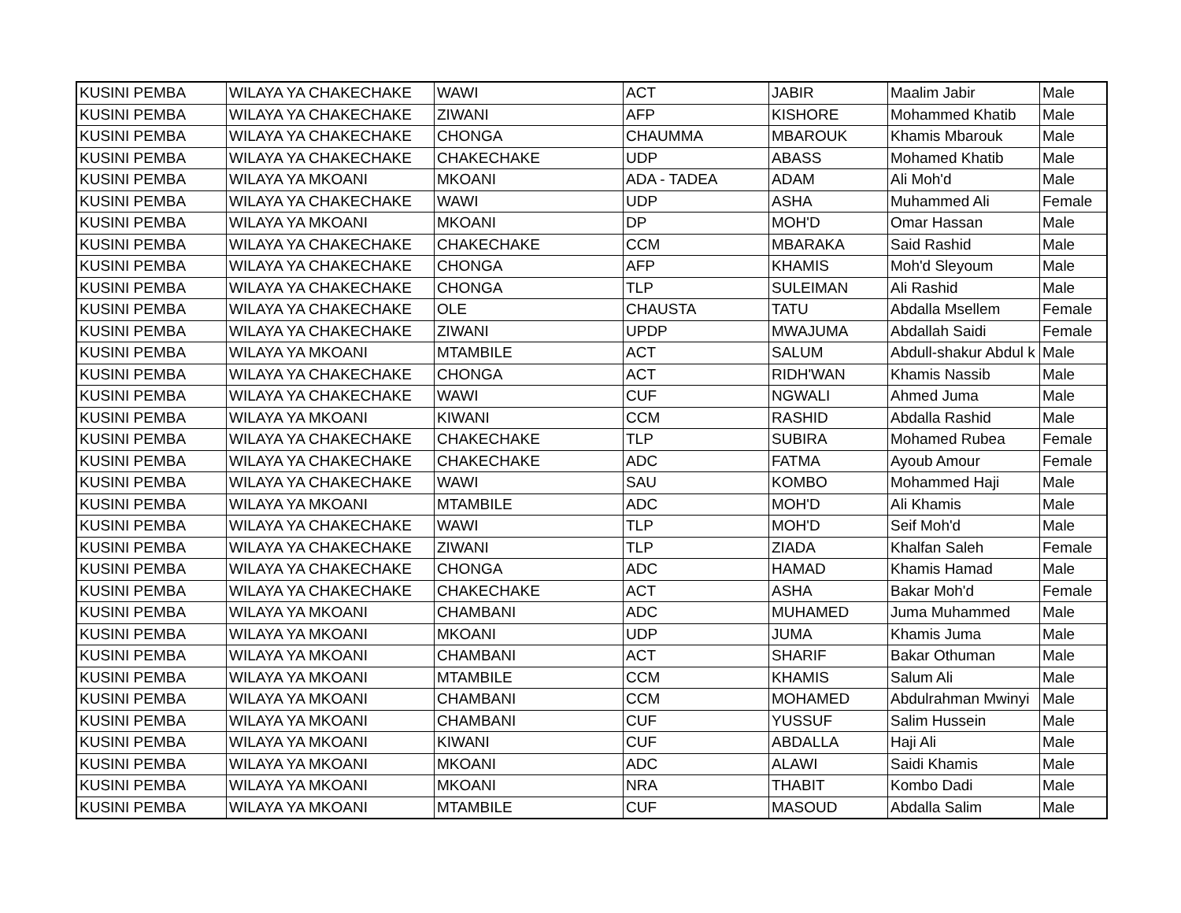| KUSINI PEMBA | WILAYA YA CHAKECHAKE | WAWI | ACT | JABIR | Maalim Jabir | Male |
| KUSINI PEMBA | WILAYA YA CHAKECHAKE | ZIWANI | AFP | KISHORE | Mohammed Khatib | Male |
| KUSINI PEMBA | WILAYA YA CHAKECHAKE | CHONGA | CHAUMMA | MBAROUK | Khamis Mbarouk | Male |
| KUSINI PEMBA | WILAYA YA CHAKECHAKE | CHAKECHAKE | UDP | ABASS | Mohamed Khatib | Male |
| KUSINI PEMBA | WILAYA YA MKOANI | MKOANI | ADA - TADEA | ADAM | Ali Moh'd | Male |
| KUSINI PEMBA | WILAYA YA CHAKECHAKE | WAWI | UDP | ASHA | Muhammed Ali | Female |
| KUSINI PEMBA | WILAYA YA MKOANI | MKOANI | DP | MOH'D | Omar Hassan | Male |
| KUSINI PEMBA | WILAYA YA CHAKECHAKE | CHAKECHAKE | CCM | MBARAKA | Said Rashid | Male |
| KUSINI PEMBA | WILAYA YA CHAKECHAKE | CHONGA | AFP | KHAMIS | Moh'd Sleyoum | Male |
| KUSINI PEMBA | WILAYA YA CHAKECHAKE | CHONGA | TLP | SULEIMAN | Ali Rashid | Male |
| KUSINI PEMBA | WILAYA YA CHAKECHAKE | OLE | CHAUSTA | TATU | Abdalla Msellem | Female |
| KUSINI PEMBA | WILAYA YA CHAKECHAKE | ZIWANI | UPDP | MWAJUMA | Abdallah Saidi | Female |
| KUSINI PEMBA | WILAYA YA MKOANI | MTAMBILE | ACT | SALUM | Abdull-shakur Abdul k | Male |
| KUSINI PEMBA | WILAYA YA CHAKECHAKE | CHONGA | ACT | RIDH'WAN | Khamis Nassib | Male |
| KUSINI PEMBA | WILAYA YA CHAKECHAKE | WAWI | CUF | NGWALI | Ahmed Juma | Male |
| KUSINI PEMBA | WILAYA YA MKOANI | KIWANI | CCM | RASHID | Abdalla Rashid | Male |
| KUSINI PEMBA | WILAYA YA CHAKECHAKE | CHAKECHAKE | TLP | SUBIRA | Mohamed Rubea | Female |
| KUSINI PEMBA | WILAYA YA CHAKECHAKE | CHAKECHAKE | ADC | FATMA | Ayoub Amour | Female |
| KUSINI PEMBA | WILAYA YA CHAKECHAKE | WAWI | SAU | KOMBO | Mohammed Haji | Male |
| KUSINI PEMBA | WILAYA YA MKOANI | MTAMBILE | ADC | MOH'D | Ali Khamis | Male |
| KUSINI PEMBA | WILAYA YA CHAKECHAKE | WAWI | TLP | MOH'D | Seif Moh'd | Male |
| KUSINI PEMBA | WILAYA YA CHAKECHAKE | ZIWANI | TLP | ZIADA | Khalfan Saleh | Female |
| KUSINI PEMBA | WILAYA YA CHAKECHAKE | CHONGA | ADC | HAMAD | Khamis Hamad | Male |
| KUSINI PEMBA | WILAYA YA CHAKECHAKE | CHAKECHAKE | ACT | ASHA | Bakar Moh'd | Female |
| KUSINI PEMBA | WILAYA YA MKOANI | CHAMBANI | ADC | MUHAMED | Juma Muhammed | Male |
| KUSINI PEMBA | WILAYA YA MKOANI | MKOANI | UDP | JUMA | Khamis Juma | Male |
| KUSINI PEMBA | WILAYA YA MKOANI | CHAMBANI | ACT | SHARIF | Bakar Othuman | Male |
| KUSINI PEMBA | WILAYA YA MKOANI | MTAMBILE | CCM | KHAMIS | Salum Ali | Male |
| KUSINI PEMBA | WILAYA YA MKOANI | CHAMBANI | CCM | MOHAMED | Abdulrahman Mwinyi | Male |
| KUSINI PEMBA | WILAYA YA MKOANI | CHAMBANI | CUF | YUSSUF | Salim Hussein | Male |
| KUSINI PEMBA | WILAYA YA MKOANI | KIWANI | CUF | ABDALLA | Haji Ali | Male |
| KUSINI PEMBA | WILAYA YA MKOANI | MKOANI | ADC | ALAWI | Saidi Khamis | Male |
| KUSINI PEMBA | WILAYA YA MKOANI | MKOANI | NRA | THABIT | Kombo Dadi | Male |
| KUSINI PEMBA | WILAYA YA MKOANI | MTAMBILE | CUF | MASOUD | Abdalla Salim | Male |